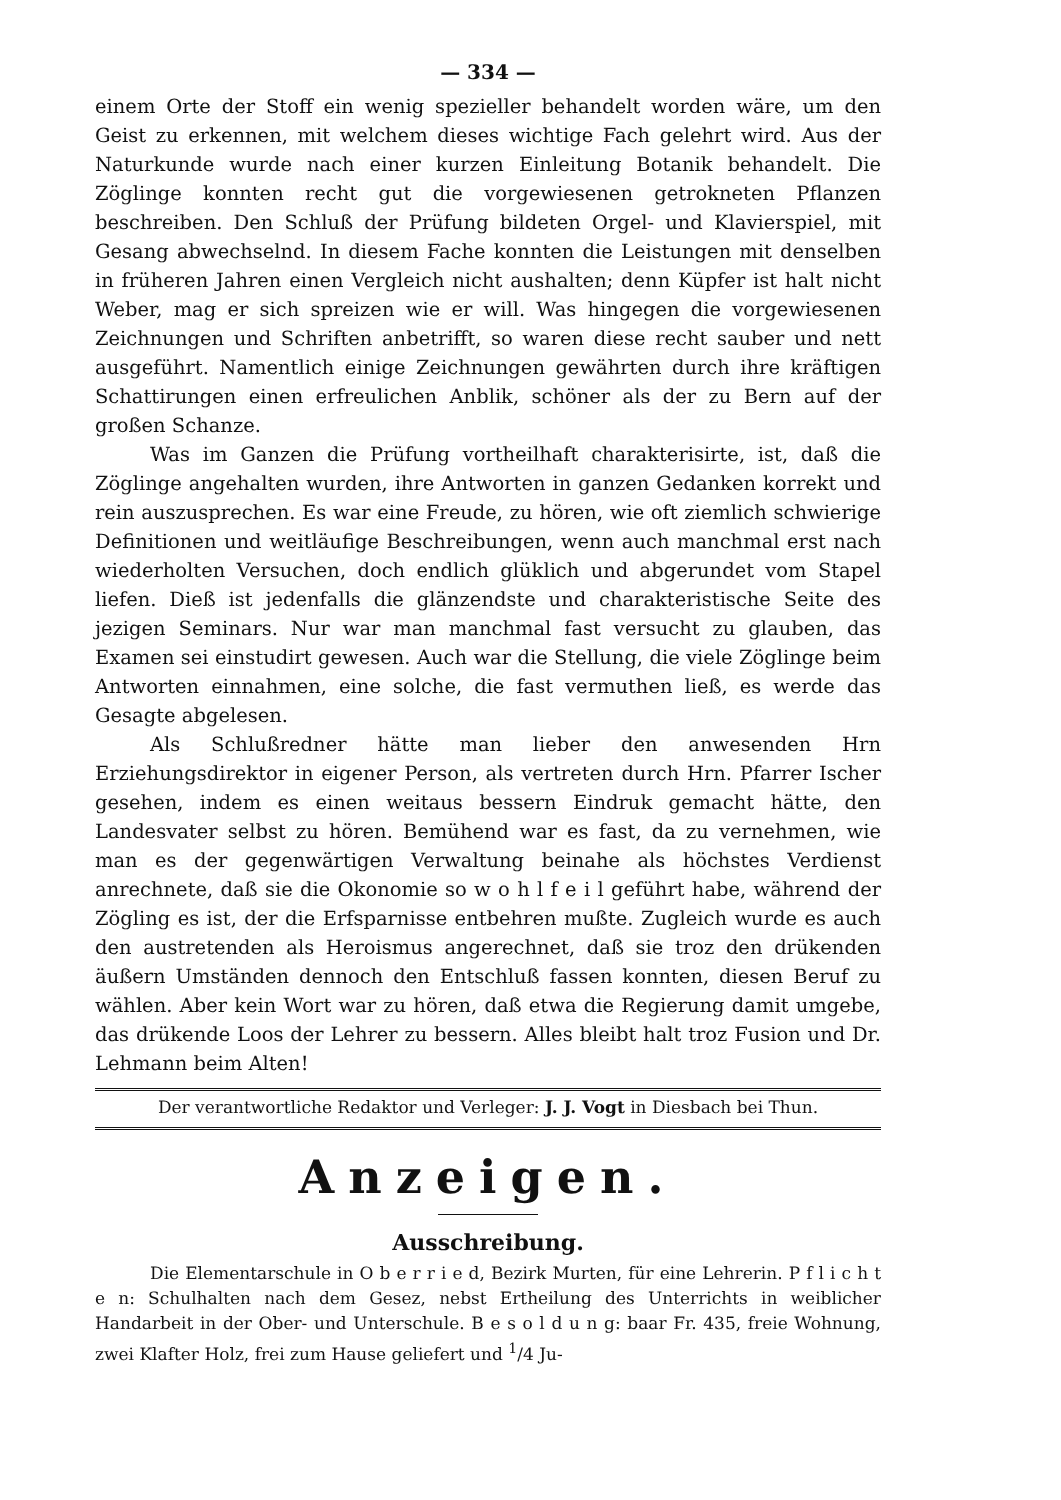— 334 —
einem Orte der Stoff ein wenig spezieller behandelt worden wäre, um den Geist zu erkennen, mit welchem dieses wichtige Fach gelehrt wird. Aus der Naturkunde wurde nach einer kurzen Einleitung Botanik behandelt. Die Zöglinge konnten recht gut die vorgewiesenen getrokneten Pflanzen beschreiben. Den Schluß der Prüfung bildeten Orgel- und Klavierspiel, mit Gesang abwechselnd. In diesem Fache konnten die Leistungen mit denselben in früheren Jahren einen Vergleich nicht aushalten; denn Küpfer ist halt nicht Weber, mag er sich spreizen wie er will. Was hingegen die vorgewiesenen Zeichnungen und Schriften anbetrifft, so waren diese recht sauber und nett ausgeführt. Namentlich einige Zeichnungen gewährten durch ihre kräftigen Schattirungen einen erfreulichen Anblik, schöner als der zu Bern auf der großen Schanze.
Was im Ganzen die Prüfung vortheilhaft charakterisirte, ist, daß die Zöglinge angehalten wurden, ihre Antworten in ganzen Gedanken korrekt und rein auszusprechen. Es war eine Freude, zu hören, wie oft ziemlich schwierige Definitionen und weitläufige Beschreibungen, wenn auch manchmal erst nach wiederholten Versuchen, doch endlich glüklich und abgerundet vom Stapel liefen. Dieß ist jedenfalls die glänzendste und charakteristische Seite des jezigen Seminars. Nur war man manchmal fast versucht zu glauben, das Examen sei einstudirt gewesen. Auch war die Stellung, die viele Zöglinge beim Antworten einnahmen, eine solche, die fast vermuthen ließ, es werde das Gesagte abgelesen.
Als Schlußredner hätte man lieber den anwesenden Hrn Erziehungsdirektor in eigener Person, als vertreten durch Hrn. Pfarrer Ischer gesehen, indem es einen weitaus bessern Eindruk gemacht hätte, den Landesvater selbst zu hören. Bemühend war es fast, da zu vernehmen, wie man es der gegenwärtigen Verwaltung beinahe als höchstes Verdienst anrechnete, daß sie die Okonomie so w o h l f e i l geführt habe, während der Zögling es ist, der die Erfsparnisse entbehren mußte. Zugleich wurde es auch den austretenden als Heroismus angerechnet, daß sie troz den drükenden äußern Umständen dennoch den Entschluß fassen konnten, diesen Beruf zu wählen. Aber kein Wort war zu hören, daß etwa die Regierung damit umgebe, das drükende Loos der Lehrer zu bessern. Alles bleibt halt troz Fusion und Dr. Lehmann beim Alten!
Der verantwortliche Redaktor und Verleger: J. J. Vogt in Diesbach bei Thun.
Anzeigen.
Ausschreibung.
Die Elementarschule in O b e r r i e d, Bezirk Murten, für eine Lehrerin. P f l i c h t e n: Schulhalten nach dem Gesez, nebst Ertheilung des Unterrichts in weiblicher Handarbeit in der Ober- und Unterschule. B e s o l d u n g: baar Fr. 435, freie Wohnung, zwei Klafter Holz, frei zum Hause geliefert und <sup>1</sup>/4 Ju-